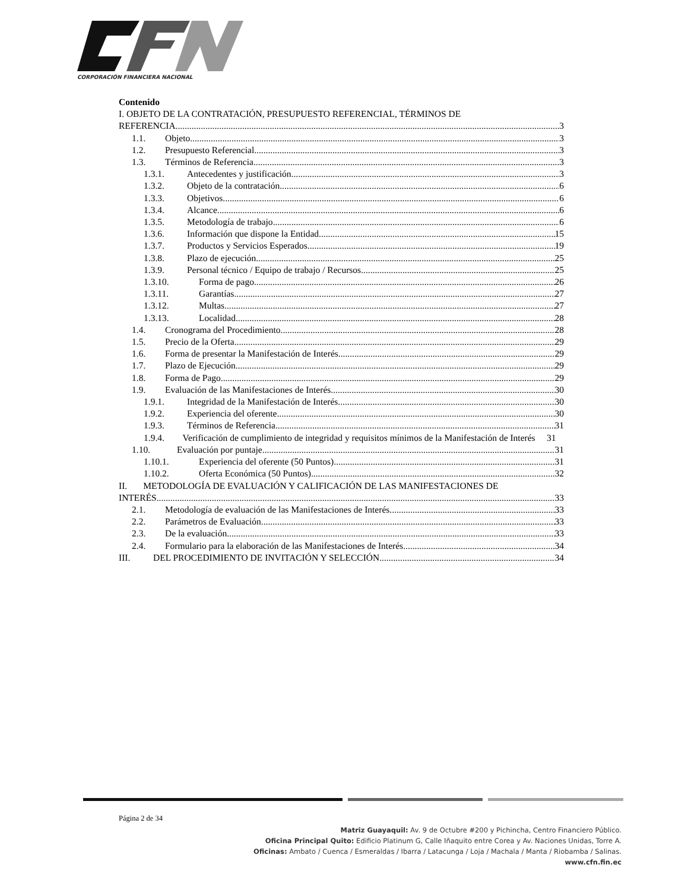CORPORACIÓN FINANCIERA NACIONAL
Contenido
I. OBJETO DE LA CONTRATACIÓN, PRESUPUESTO REFERENCIAL, TÉRMINOS DE
REFERENCIA 3
1.1. Objeto 3
1.2. Presupuesto Referencial 3
1.3. Términos de Referencia 3
1.3.1. Antecedentes y justificación 3
1.3.2. Objeto de la contratación 6
1.3.3. Objetivos 6
1.3.4. Alcance 6
1.3.5. Metodología de trabajo 6
1.3.6. Información que dispone la Entidad 15
1.3.7. Productos y Servicios Esperados 19
1.3.8. Plazo de ejecución 25
1.3.9. Personal técnico / Equipo de trabajo / Recursos 25
1.3.10. Forma de pago 26
1.3.11. Garantías 27
1.3.12. Multas 27
1.3.13. Localidad 28
1.4. Cronograma del Procedimiento 28
1.5. Precio de la Oferta 29
1.6. Forma de presentar la Manifestación de Interés 29
1.7. Plazo de Ejecución 29
1.8. Forma de Pago 29
1.9. Evaluación de las Manifestaciones de Interés 30
1.9.1. Integridad de la Manifestación de Interés 30
1.9.2. Experiencia del oferente 30
1.9.3. Términos de Referencia 31
1.9.4. Verificación de cumplimiento de integridad y requisitos mínimos de la Manifestación de Interés 31
1.10. Evaluación por puntaje 31
1.10.1. Experiencia del oferente (50 Puntos) 31
1.10.2. Oferta Económica (50 Puntos) 32
II. METODOLOGÍA DE EVALUACIÓN Y CALIFICACIÓN DE LAS MANIFESTACIONES DE
INTERÉS 33
2.1. Metodología de evaluación de las Manifestaciones de Interés 33
2.2. Parámetros de Evaluación 33
2.3. De la evaluación 33
2.4. Formulario para la elaboración de las Manifestaciones de Interés 34
III. DEL PROCEDIMIENTO DE INVITACIÓN Y SELECCIÓN 34
Página 2 de 34
Matriz Guayaquil: Av. 9 de Octubre #200 y Pichincha, Centro Financiero Público.
Oficina Principal Quito: Edificio Platinum G, Calle Iñaquito entre Corea y Av. Naciones Unidas, Torre A.
Oficinas: Ambato / Cuenca / Esmeraldas / Ibarra / Latacunga / Loja / Machala / Manta / Riobamba / Salinas.
www.cfn.fin.ec